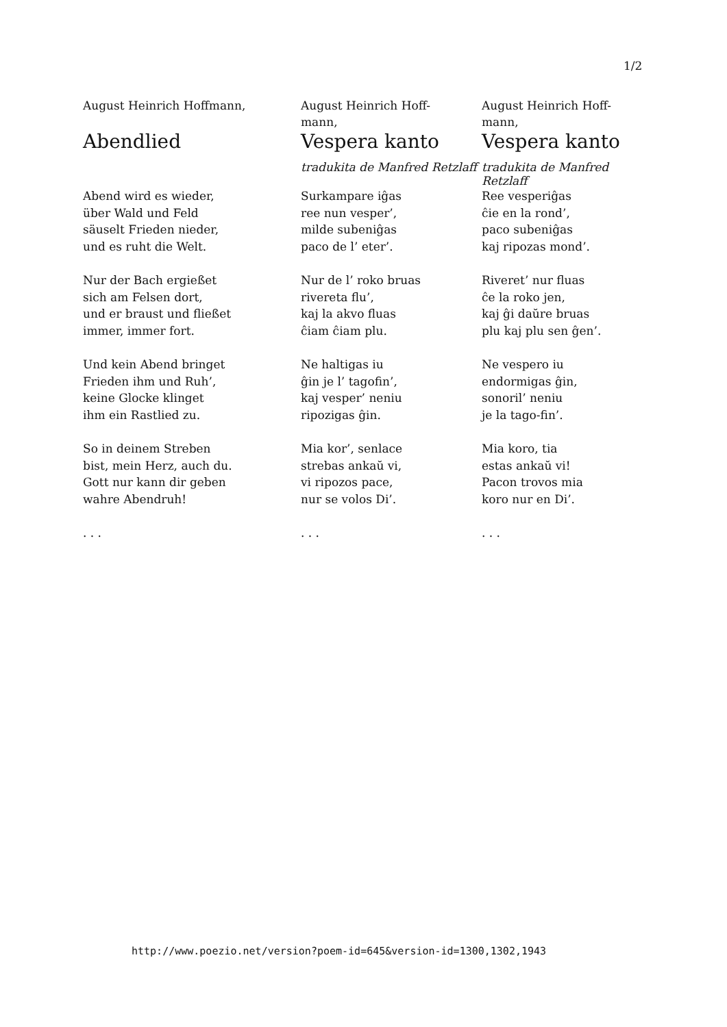1/2
August Heinrich Hoffmann,
Abendlied
Abend wird es wieder,
über Wald und Feld
säuselt Frieden nieder,
und es ruht die Welt.
Nur der Bach ergießet
sich am Felsen dort,
und er braust und fließet
immer, immer fort.
Und kein Abend bringet
Frieden ihm und Ruh’,
keine Glocke klinget
ihm ein Rastlied zu.
So in deinem Streben
bist, mein Herz, auch du.
Gott nur kann dir geben
wahre Abendruh!
. . .
August Heinrich Hoff-
mann,
Vespera kanto
tradukita de Manfred Retzlaff
Surkampare iĝas
ree nun vesper’,
milde subeniĝas
paco de l’ eter’.
Nur de l’ roko bruas
rivereta flu’,
kaj la akvo fluas
ĉiam ĉiam plu.
Ne haltigas iu
ĝin je l’ tagofin’,
kaj vesper’ neniu
ripozigas ĝin.
Mia kor’, senlace
strebas ankaŭ vi,
vi ripozos pace,
nur se volos Di’.
. . .
August Heinrich Hoff-
mann,
Vespera kanto
tradukita de Manfred Retzlaff
Ree vesperiĝas
ĉie en la rond’,
paco subeniĝas
kaj ripozas mond’.
Riveret’ nur fluas
ĉe la roko jen,
kaj ĝi daŭre bruas
plu kaj plu sen ĝen’.
Ne vespero iu
endormigas ĝin,
sonoril’ neniu
je la tago-fin’.
Mia koro, tia
estas ankaŭ vi!
Pacon trovos mia
koro nur en Di’.
. . .
http://www.poezio.net/version?poem-id=645&version-id=1300,1302,1943